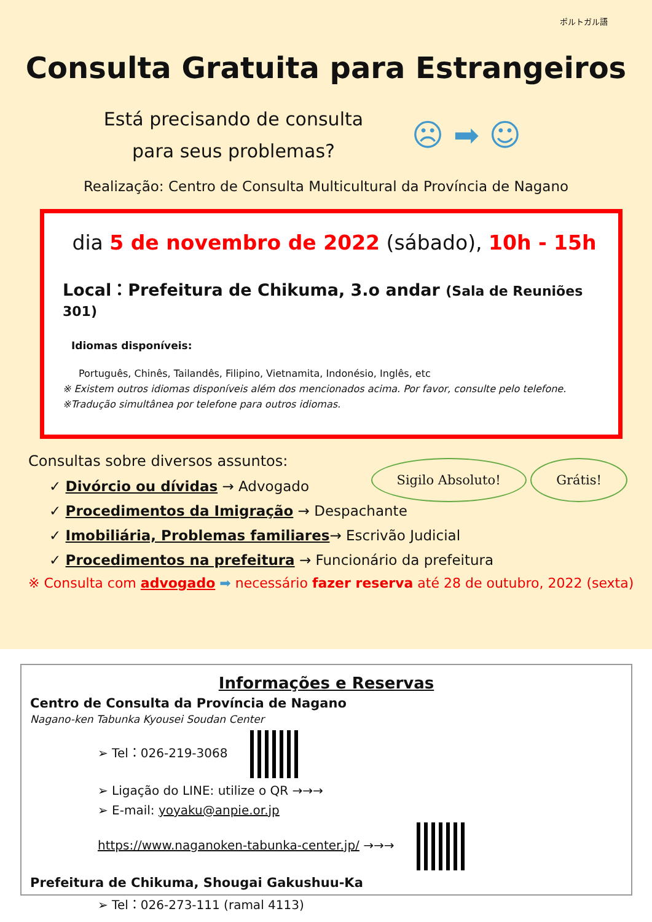ポルトガル語
Consulta Gratuita para Estrangeiros
Está precisando de consulta para seus problemas?
☹ ➡ ☺
Realização: Centro de Consulta Multicultural da Província de Nagano
dia 5 de novembro de 2022 (sábado), 10h - 15h
Local：Prefeitura de Chikuma, 3.o andar (Sala de Reuniões 301)
Idiomas disponíveis:
Português, Chinês, Tailandês, Filipino, Vietnamita, Indonésio, Inglês, etc
※ Existem outros idiomas disponíveis além dos mencionados acima. Por favor, consulte pelo telefone.
※Tradução simultânea por telefone para outros idiomas.
Sigilo Absoluto! Grátis!
Consultas sobre diversos assuntos:
✓ Divórcio ou dívidas → Advogado
✓ Procedimentos da Imigração → Despachante
✓ Imobiliária, Problemas familiares→ Escrivão Judicial
✓ Procedimentos na prefeitura → Funcionário da prefeitura
※ Consulta com advogado ➡ necessário fazer reserva até 28 de outubro, 2022 (sexta)
Informações e Reservas
Centro de Consulta da Província de Nagano
Nagano-ken Tabunka Kyousei Soudan Center
➢ Tel：026-219-3068
➢ Ligação do LINE: utilize o QR →→→
➢ E-mail: yoyaku@anpie.or.jp
https://www.naganoken-tabunka-center.jp/ →→→
Prefeitura de Chikuma, Shougai Gakushuu-Ka
➢ Tel：026-273-111 (ramal 4113)